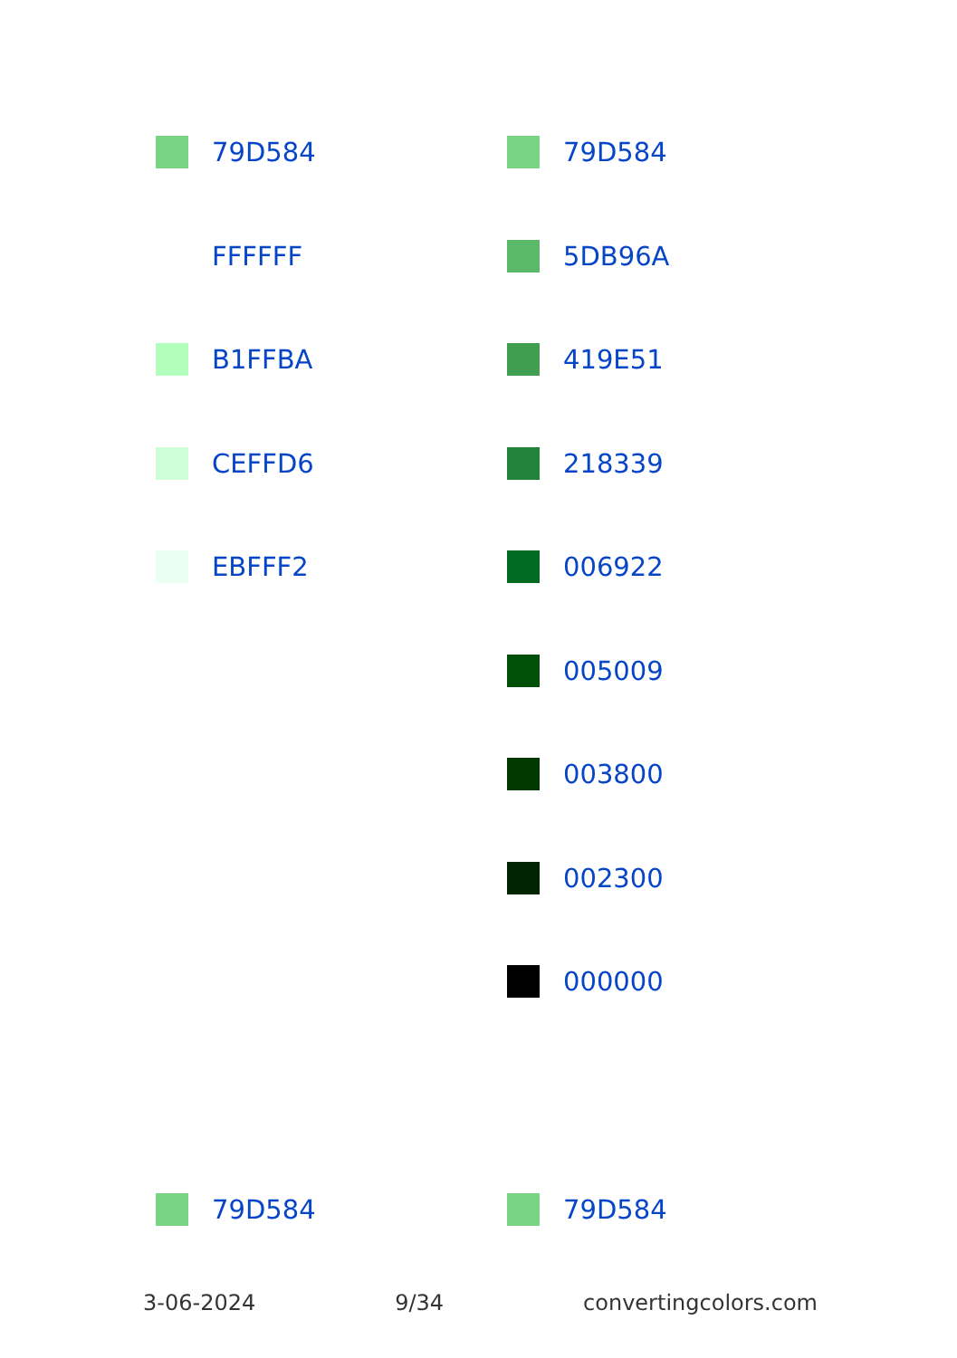79D584
FFFFFF
B1FFBA
CEFFD6
EBFFF2
79D584
5DB96A
419E51
218339
006922
005009
003800
002300
000000
79D584 79D584
3-06-2024 9/34 convertingcolors.com